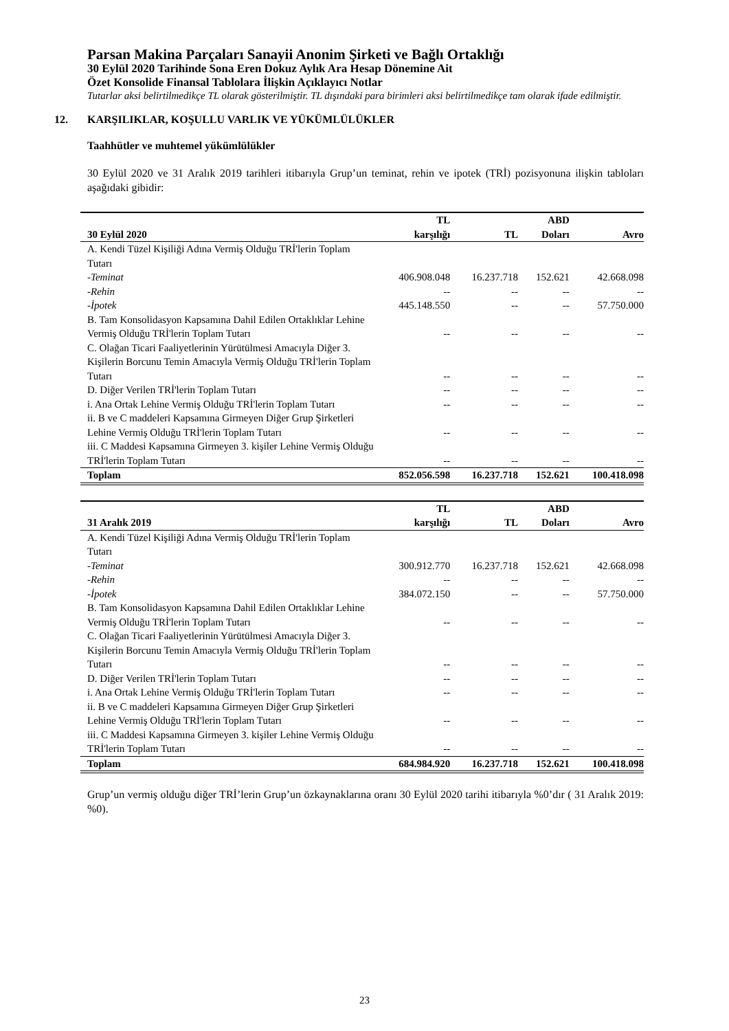Parsan Makina Parçaları Sanayii Anonim Şirketi ve Bağlı Ortaklığı
30 Eylül 2020 Tarihinde Sona Eren Dokuz Aylık Ara Hesap Dönemine Ait
Özet Konsolide Finansal Tablolara İlişkin Açıklayıcı Notlar
Tutarlar aksi belirtilmedikçe TL olarak gösterilmiştir. TL dışındaki para birimleri aksi belirtilmedikçe tam olarak ifade edilmiştir.
12. KARŞILIKLAR, KOŞULLU VARLIK VE YÜKÜMLÜLÜKLER
Taahhütler ve muhtemel yükümlülükler
30 Eylül 2020 ve 31 Aralık 2019 tarihleri itibarıyla Grup’un teminat, rehin ve ipotek (TRİ) pozisyonuna ilişkin tabloları aşağıdaki gibidir:
| | TL | | ABD | |
| --- | --- | --- | --- | --- |
| 30 Eylül 2020 | karşılığı | TL | Doları | Avro |
| A. Kendi Tüzel Kişiliği Adına Vermiş Olduğu TRİ'lerin Toplam Tutarı | | | | |
| -Teminat | 406.908.048 | 16.237.718 | 152.621 | 42.668.098 |
| -Rehin | -- | -- | -- | -- |
| -İpotek | 445.148.550 | -- | -- | 57.750.000 |
| B. Tam Konsolidasyon Kapsamına Dahil Edilen Ortaklıklar Lehine Vermiş Olduğu TRİ'lerin Toplam Tutarı | -- | -- | -- | -- |
| C. Olağan Ticari Faaliyetlerinin Yürütülmesi Amacıyla Diğer 3. Kişilerin Borcunu Temin Amacıyla Vermiş Olduğu TRİ'lerin Toplam Tutarı | -- | -- | -- | -- |
| D. Diğer Verilen TRİ'lerin Toplam Tutarı | -- | -- | -- | -- |
| i. Ana Ortak Lehine Vermiş Olduğu TRİ'lerin Toplam Tutarı | -- | -- | -- | -- |
| ii. B ve C maddeleri Kapsamına Girmeyen Diğer Grup Şirketleri Lehine Vermiş Olduğu TRİ'lerin Toplam Tutarı | -- | -- | -- | -- |
| iii. C Maddesi Kapsamına Girmeyen 3. kişiler Lehine Vermiş Olduğu TRİ'lerin Toplam Tutarı | -- | -- | -- | -- |
| Toplam | 852.056.598 | 16.237.718 | 152.621 | 100.418.098 |
| | TL | | ABD | |
| --- | --- | --- | --- | --- |
| 31 Aralık 2019 | karşılığı | TL | Doları | Avro |
| A. Kendi Tüzel Kişiliği Adına Vermiş Olduğu TRİ'lerin Toplam Tutarı | | | | |
| -Teminat | 300.912.770 | 16.237.718 | 152.621 | 42.668.098 |
| -Rehin | -- | -- | -- | -- |
| -İpotek | 384.072.150 | -- | -- | 57.750.000 |
| B. Tam Konsolidasyon Kapsamına Dahil Edilen Ortaklıklar Lehine Vermiş Olduğu TRİ'lerin Toplam Tutarı | -- | -- | -- | -- |
| C. Olağan Ticari Faaliyetlerinin Yürütülmesi Amacıyla Diğer 3. Kişilerin Borcunu Temin Amacıyla Vermiş Olduğu TRİ'lerin Toplam Tutarı | -- | -- | -- | -- |
| D. Diğer Verilen TRİ'lerin Toplam Tutarı | -- | -- | -- | -- |
| i. Ana Ortak Lehine Vermiş Olduğu TRİ'lerin Toplam Tutarı | -- | -- | -- | -- |
| ii. B ve C maddeleri Kapsamına Girmeyen Diğer Grup Şirketleri Lehine Vermiş Olduğu TRİ'lerin Toplam Tutarı | -- | -- | -- | -- |
| iii. C Maddesi Kapsamına Girmeyen 3. kişiler Lehine Vermiş Olduğu TRİ'lerin Toplam Tutarı | -- | -- | -- | -- |
| Toplam | 684.984.920 | 16.237.718 | 152.621 | 100.418.098 |
Grup’un vermiş olduğu diğer TRİ’lerin Grup’un özkaynaklarına oranı 30 Eylül 2020 tarihi itibarıyla %0’dır ( 31 Aralık 2019: %0).
23